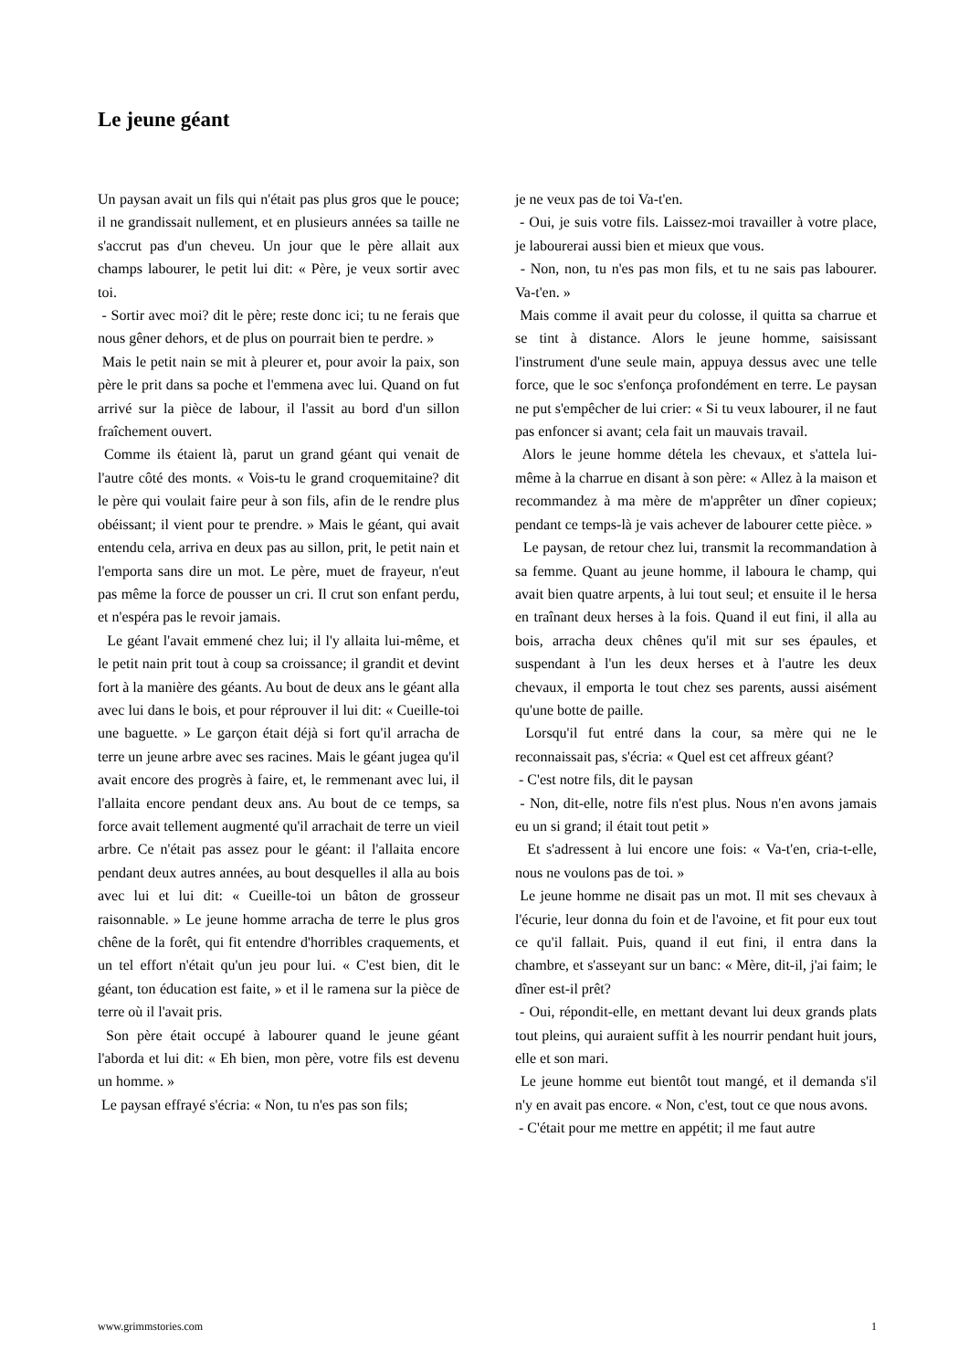Le jeune géant
Un paysan avait un fils qui n'était pas plus gros que le pouce; il ne grandissait nullement, et en plusieurs années sa taille ne s'accrut pas d'un cheveu. Un jour que le père allait aux champs labourer, le petit lui dit: « Père, je veux sortir avec toi.
- Sortir avec moi? dit le père; reste donc ici; tu ne ferais que nous gêner dehors, et de plus on pourrait bien te perdre. »
Mais le petit nain se mit à pleurer et, pour avoir la paix, son père le prit dans sa poche et l'emmena avec lui. Quand on fut arrivé sur la pièce de labour, il l'assit au bord d'un sillon fraîchement ouvert.
Comme ils étaient là, parut un grand géant qui venait de l'autre côté des monts. « Vois-tu le grand croquemitaine? dit le père qui voulait faire peur à son fils, afin de le rendre plus obéissant; il vient pour te prendre. » Mais le géant, qui avait entendu cela, arriva en deux pas au sillon, prit, le petit nain et l'emporta sans dire un mot. Le père, muet de frayeur, n'eut pas même la force de pousser un cri. Il crut son enfant perdu, et n'espéra pas le revoir jamais.
Le géant l'avait emmené chez lui; il l'y allaita lui-même, et le petit nain prit tout à coup sa croissance; il grandit et devint fort à la manière des géants. Au bout de deux ans le géant alla avec lui dans le bois, et pour réprouver il lui dit: « Cueille-toi une baguette. » Le garçon était déjà si fort qu'il arracha de terre un jeune arbre avec ses racines. Mais le géant jugea qu'il avait encore des progrès à faire, et, le remmenant avec lui, il l'allaita encore pendant deux ans. Au bout de ce temps, sa force avait tellement augmenté qu'il arrachait de terre un vieil arbre. Ce n'était pas assez pour le géant: il l'allaita encore pendant deux autres années, au bout desquelles il alla au bois avec lui et lui dit: « Cueille-toi un bâton de grosseur raisonnable. » Le jeune homme arracha de terre le plus gros chêne de la forêt, qui fit entendre d'horribles craquements, et un tel effort n'était qu'un jeu pour lui. « C'est bien, dit le géant, ton éducation est faite, » et il le ramena sur la pièce de terre où il l'avait pris.
Son père était occupé à labourer quand le jeune géant l'aborda et lui dit: « Eh bien, mon père, votre fils est devenu un homme. »
Le paysan effrayé s'écria: « Non, tu n'es pas son fils;
je ne veux pas de toi Va-t'en.
- Oui, je suis votre fils. Laissez-moi travailler à votre place, je labourerai aussi bien et mieux que vous.
- Non, non, tu n'es pas mon fils, et tu ne sais pas labourer. Va-t'en. »
Mais comme il avait peur du colosse, il quitta sa charrue et se tint à distance. Alors le jeune homme, saisissant l'instrument d'une seule main, appuya dessus avec une telle force, que le soc s'enfonça profondément en terre. Le paysan ne put s'empêcher de lui crier: « Si tu veux labourer, il ne faut pas enfoncer si avant; cela fait un mauvais travail.
Alors le jeune homme détela les chevaux, et s'attela lui-même à la charrue en disant à son père: « Allez à la maison et recommandez à ma mère de m'apprêter un dîner copieux; pendant ce temps-là je vais achever de labourer cette pièce. »
Le paysan, de retour chez lui, transmit la recommandation à sa femme. Quant au jeune homme, il laboura le champ, qui avait bien quatre arpents, à lui tout seul; et ensuite il le hersa en traînant deux herses à la fois. Quand il eut fini, il alla au bois, arracha deux chênes qu'il mit sur ses épaules, et suspendant à l'un les deux herses et à l'autre les deux chevaux, il emporta le tout chez ses parents, aussi aisément qu'une botte de paille.
Lorsqu'il fut entré dans la cour, sa mère qui ne le reconnaissait pas, s'écria: « Quel est cet affreux géant?
- C'est notre fils, dit le paysan
- Non, dit-elle, notre fils n'est plus. Nous n'en avons jamais eu un si grand; il était tout petit »
Et s'adressent à lui encore une fois: « Va-t'en, cria-t-elle, nous ne voulons pas de toi. »
Le jeune homme ne disait pas un mot. Il mit ses chevaux à l'écurie, leur donna du foin et de l'avoine, et fit pour eux tout ce qu'il fallait. Puis, quand il eut fini, il entra dans la chambre, et s'asseyant sur un banc: « Mère, dit-il, j'ai faim; le dîner est-il prêt?
- Oui, répondit-elle, en mettant devant lui deux grands plats tout pleins, qui auraient suffit à les nourrir pendant huit jours, elle et son mari.
Le jeune homme eut bientôt tout mangé, et il demanda s'il n'y en avait pas encore. « Non, c'est, tout ce que nous avons.
- C'était pour me mettre en appétit; il me faut autre
www.grimmstories.com 1